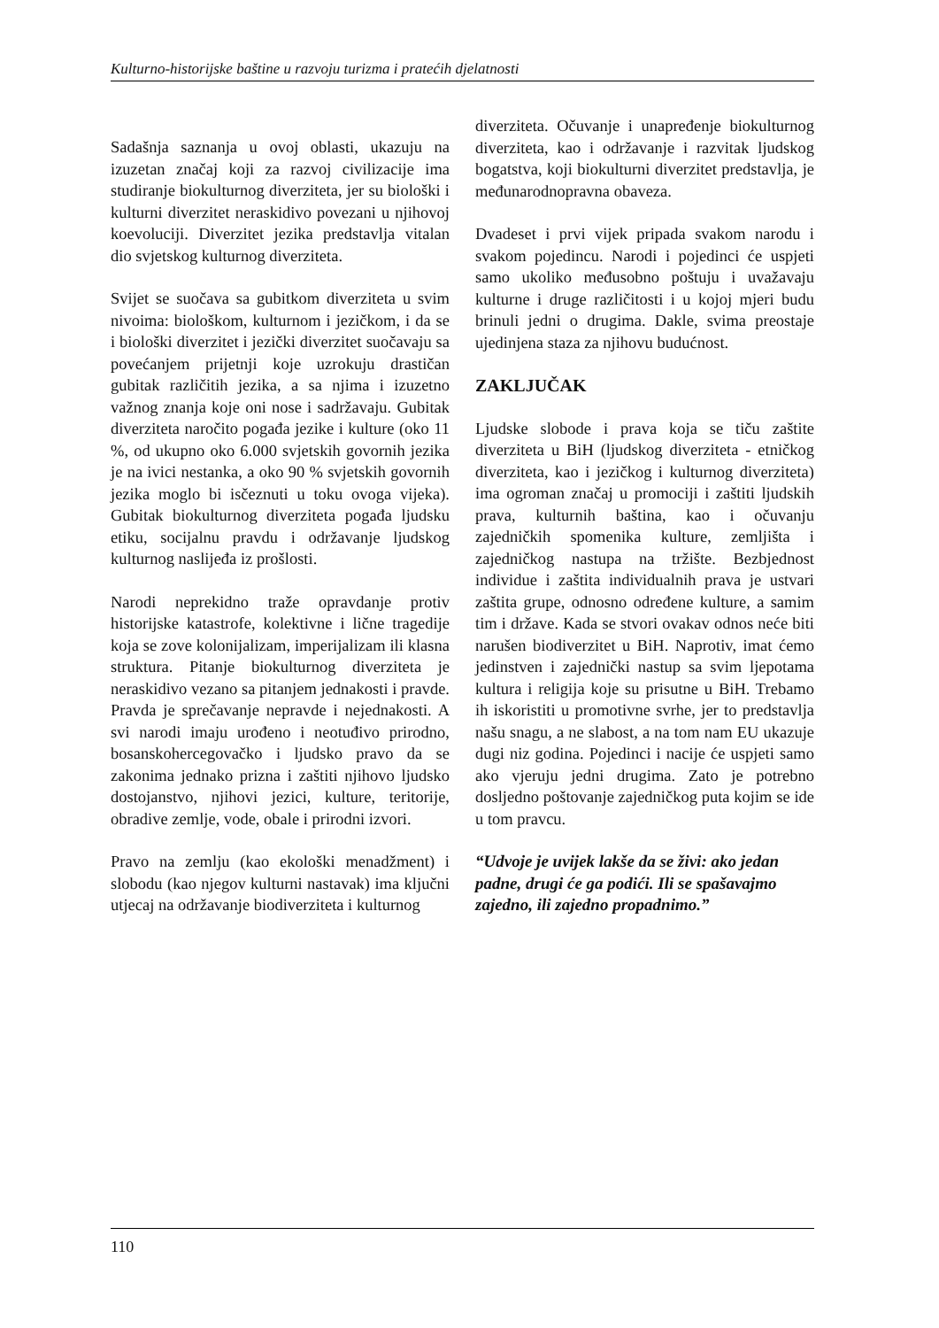Kulturno-historijske baštine u razvoju turizma i pratećih djelatnosti
Sadašnja saznanja u ovoj oblasti, ukazuju na izuzetan značaj koji za razvoj civilizacije ima studiranje biokulturnog diverziteta, jer su biološki i kulturni diverzitet neraskidivo povezani u njihovoj koevoluciji. Diverzitet jezika predstavlja vitalan dio svjetskog kulturnog diverziteta.
Svijet se suočava sa gubitkom diverziteta u svim nivoima: biološkom, kulturnom i jezičkom, i da se i biološki diverzitet i jezički diverzitet suočavaju sa povećanjem prijetnji koje uzrokuju drastičan gubitak različitih jezika, a sa njima i izuzetno važnog znanja koje oni nose i sadržavaju. Gubitak diverziteta naročito pogađa jezike i kulture (oko 11 %, od ukupno oko 6.000 svjetskih govornih jezika je na ivici nestanka, a oko 90 % svjetskih govornih jezika moglo bi isčeznuti u toku ovoga vijeka). Gubitak biokulturnog diverziteta pogađa ljudsku etiku, socijalnu pravdu i održavanje ljudskog kulturnog naslijeđa iz prošlosti.
Narodi neprekidno traže opravdanje protiv historijske katastrofe, kolektivne i lične tragedije koja se zove kolonijalizam, imperijalizam ili klasna struktura. Pitanje biokulturnog diverziteta je neraskidivo vezano sa pitanjem jednakosti i pravde. Pravda je sprečavanje nepravde i nejednakosti. A svi narodi imaju urođeno i neotuđivo prirodno, bosanskohercegovačko i ljudsko pravo da se zakonima jednako prizna i zaštiti njihovo ljudsko dostojanstvo, njihovi jezici, kulture, teritorije, obradive zemlje, vode, obale i prirodni izvori.
Pravo na zemlju (kao ekološki menadžment) i slobodu (kao njegov kulturni nastavak) ima ključni utjecaj na održavanje biodiverziteta i kulturnog
diverziteta. Očuvanje i unapređenje biokulturnog diverziteta, kao i održavanje i razvitak ljudskog bogatstva, koji biokulturni diverzitet predstavlja, je međunarodnopravna obaveza.
Dvadeset i prvi vijek pripada svakom narodu i svakom pojedincu. Narodi i pojedinci će uspjeti samo ukoliko međusobno poštuju i uvažavaju kulturne i druge različitosti i u kojoj mjeri budu brinuli jedni o drugima. Dakle, svima preostaje ujedinjena staza za njihovu budućnost.
ZAKLJUČAK
Ljudske slobode i prava koja se tiču zaštite diverziteta u BiH (ljudskog diverziteta - etničkog diverziteta, kao i jezičkog i kulturnog diverziteta) ima ogroman značaj u promociji i zaštiti ljudskih prava, kulturnih baština, kao i očuvanju zajedničkih spomenika kulture, zemljišta i zajedničkog nastupa na tržište. Bezbjednost individue i zaštita individualnih prava je ustvari zaštita grupe, odnosno određene kulture, a samim tim i države. Kada se stvori ovakav odnos neće biti narušen biodiverzitet u BiH. Naprotiv, imat ćemo jedinstven i zajednički nastup sa svim ljepotama kultura i religija koje su prisutne u BiH. Trebamo ih iskoristiti u promotivne svrhe, jer to predstavlja našu snagu, a ne slabost, a na tom nam EU ukazuje dugi niz godina. Pojedinci i nacije će uspjeti samo ako vjeruju jedni drugima. Zato je potrebno dosljedno poštovanje zajedničkog puta kojim se ide u tom pravcu.
“Udvoje je uvijek lakše da se živi: ako jedan padne, drugi će ga podići. Ili se spašavajmo zajedno, ili zajedno propadnimo.”
110